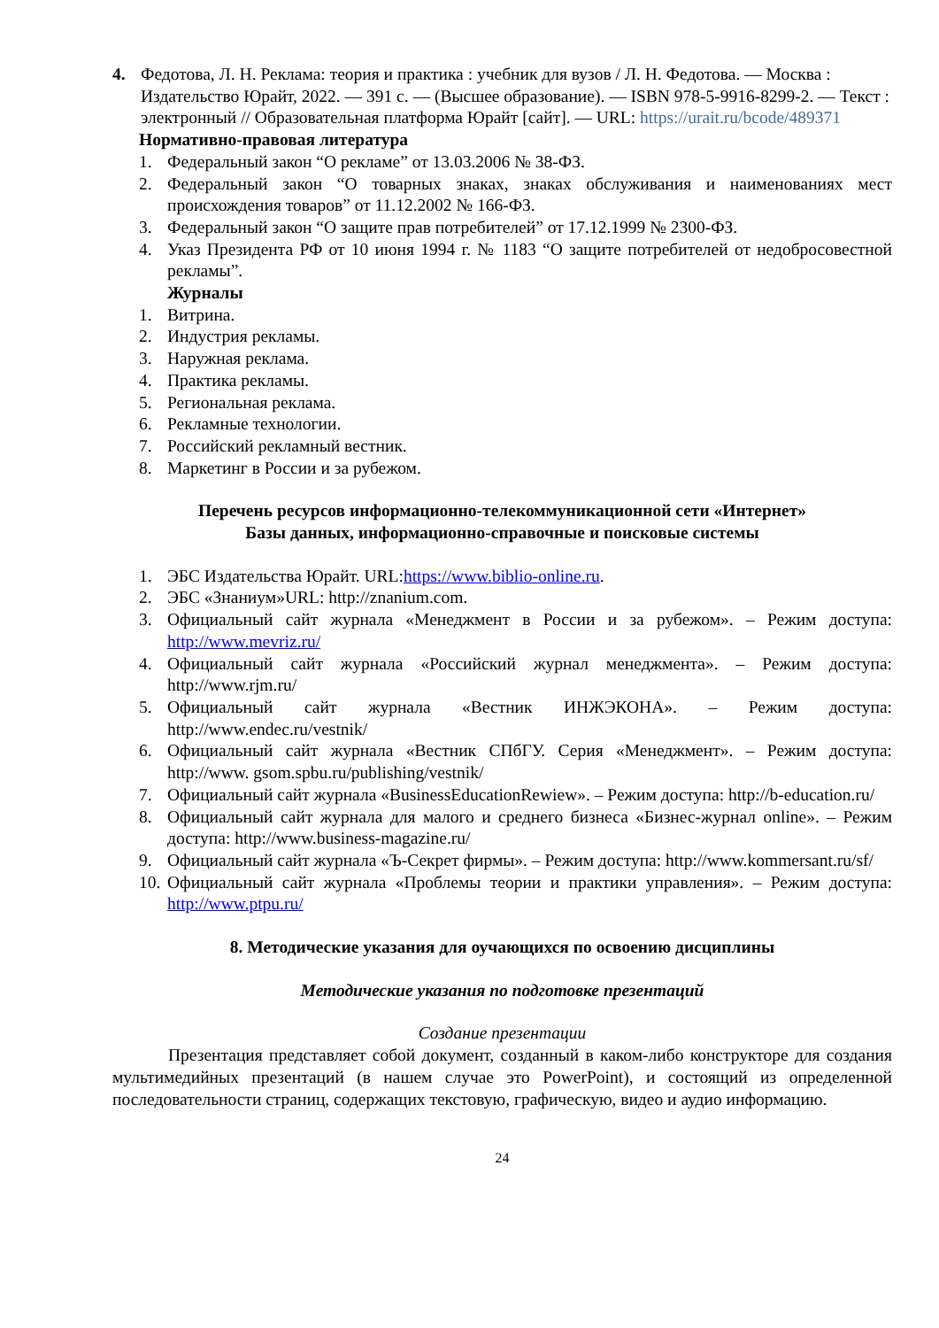4. Федотова, Л. Н. Реклама: теория и практика : учебник для вузов / Л. Н. Федотова. — Москва : Издательство Юрайт, 2022. — 391 с. — (Высшее образование). — ISBN 978-5-9916-8299-2. — Текст : электронный // Образовательная платформа Юрайт [сайт]. — URL: https://urait.ru/bcode/489371
Нормативно-правовая литература
1. Федеральный закон “О рекламе” от 13.03.2006 № 38-ФЗ.
2. Федеральный закон “О товарных знаках, знаках обслуживания и наименованиях мест происхождения товаров” от 11.12.2002 № 166-ФЗ.
3. Федеральный закон “О защите прав потребителей” от 17.12.1999 № 2300-ФЗ.
4. Указ Президента РФ от 10 июня 1994 г. № 1183 “О защите потребителей от недобросовестной рекламы”.
Журналы
1. Витрина.
2. Индустрия рекламы.
3. Наружная реклама.
4. Практика рекламы.
5. Региональная реклама.
6. Рекламные технологии.
7. Российский рекламный вестник.
8. Маркетинг в России и за рубежом.
Перечень ресурсов информационно-телекоммуникационной сети «Интернет»
Базы данных, информационно-справочные и поисковые системы
1. ЭБС Издательства Юрайт. URL:https://www.biblio-online.ru.
2. ЭБС «Знаниум»URL: http://znanium.com.
3. Официальный сайт журнала «Менеджмент в России и за рубежом». – Режим доступа: http://www.mevriz.ru/
4. Официальный сайт журнала «Российский журнал менеджмента». – Режим доступа: http://www.rjm.ru/
5. Официальный сайт журнала «Вестник ИНЖЭКОНА». – Режим доступа: http://www.endec.ru/vestnik/
6. Официальный сайт журнала «Вестник СПбГУ. Серия «Менеджмент». – Режим доступа: http://www. gsom.spbu.ru/publishing/vestnik/
7. Официальный сайт журнала «BusinessEducationRewiew». – Режим доступа: http://b-education.ru/
8. Официальный сайт журнала для малого и среднего бизнеса «Бизнес-журнал online». – Режим доступа: http://www.business-magazine.ru/
9. Официальный сайт журнала «Ъ-Секрет фирмы». – Режим доступа: http://www.kommersant.ru/sf/
10. Официальный сайт журнала «Проблемы теории и практики управления». – Режим доступа: http://www.ptpu.ru/
8. Методические указания для оучающихся по освоению дисциплины
Методические указания по подготовке презентаций
Создание презентации
Презентация представляет собой документ, созданный в каком-либо конструкторе для создания мультимедийных презентаций (в нашем случае это PowerPoint), и состоящий из определенной последовательности страниц, содержащих текстовую, графическую, видео и аудио информацию.
24